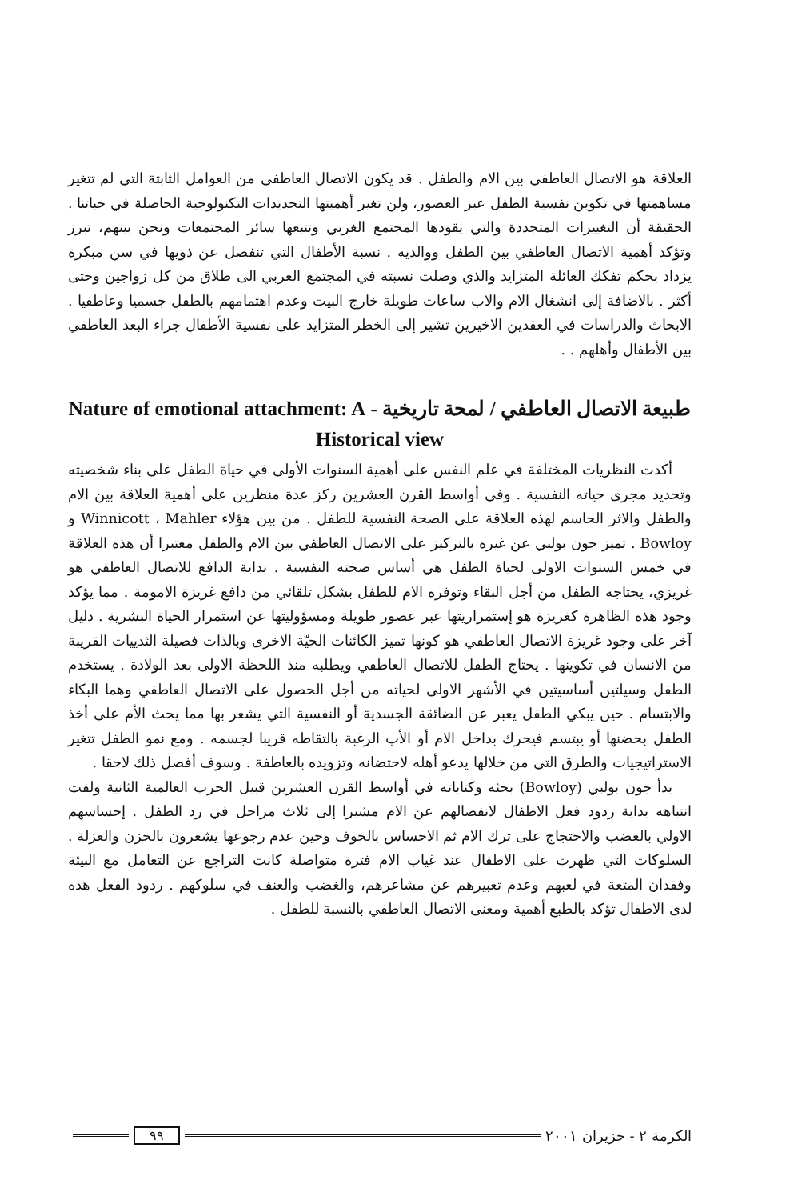العلاقة هو الاتصال العاطفي بين الام والطفل . قد يكون الاتصال العاطفي من العوامل الثابتة التي لم تتغير مساهمتها في تكوين نفسية الطفل عبر العصور، ولن تغير أهميتها التجديدات التكنولوجية الحاصلة في حياتنا . الحقيقة أن التغييرات المتجددة والتي يقودها المجتمع الغربي وتتبعها سائر المجتمعات ونحن بينهم، تبرز وتؤكد أهمية الاتصال العاطفي بين الطفل ووالديه . نسبة الأطفال التي تنفصل عن ذويها في سن مبكرة يزداد بحكم تفكك العائلة المتزايد والذي وصلت نسبته في المجتمع الغربي الى طلاق من كل زواجين وحتى أكثر . بالاضافة إلى انشغال الام والاب ساعات طويلة خارج البيت وعدم اهتمامهم بالطفل جسميا وعاطفيا . الابحاث والدراسات في العقدين الاخيرين تشير إلى الخطر المتزايد على نفسية الأطفال جراء البعد العاطفي بين الأطفال وأهلهم . .
طبيعة الاتصال العاطفي / لمحة تاريخية - Nature of emotional attachment: A Historical view
أكدت النظريات المختلفة في علم النفس على أهمية السنوات الأولى في حياة الطفل على بناء شخصيته وتحديد مجرى حياته النفسية . وفي أواسط القرن العشرين ركز عدة منظرين على أهمية العلاقة بين الام والطفل والاثر الحاسم لهذه العلاقة على الصحة النفسية للطفل . من بين هؤلاء Winnicott ، Mahler و Bowloy . تميز جون بولبي عن غيره بالتركيز على الاتصال العاطفي بين الام والطفل معتبرا أن هذه العلاقة في خمس السنوات الاولى لحياة الطفل هي أساس صحته النفسية . بداية الدافع للاتصال العاطفي هو غريزي، يحتاجه الطفل من أجل البقاء وتوفره الام للطفل بشكل تلقائي من دافع غريزة الامومة . مما يؤكد وجود هذه الظاهرة كغريزة هو إستمراريتها عبر عصور طويلة ومسؤوليتها عن استمرار الحياة البشرية . دليل آخر على وجود غريزة الاتصال العاطفي هو كونها تميز الكائنات الحيّة الاخرى وبالذات فصيلة الثدييات القريبة من الانسان في تكوينها . يحتاج الطفل للاتصال العاطفي ويطلبه منذ اللحظة الاولى بعد الولادة . يستخدم الطفل وسيلتين أساسيتين في الأشهر الاولى لحياته من أجل الحصول على الاتصال العاطفي وهما البكاء والابتسام . حين يبكي الطفل يعبر عن الضائقة الجسدية أو النفسية التي يشعر بها مما يحث الأم على أخذ الطفل بحضنها أو يبتسم فيحرك بداخل الام أو الأب الرغبة بالتقاطه قريبا لجسمه . ومع نمو الطفل تتغير الاستراتيجيات والطرق التي من خلالها يدعو أهله لاحتضانه وتزويده بالعاطفة . وسوف أفصل ذلك لاحقا .
بدأ جون بولبي (Bowloy) بحثه وكتاباته في أواسط القرن العشرين قبيل الحرب العالمية الثانية ولفت انتباهه بداية ردود فعل الاطفال لانفصالهم عن الام مشيرا إلى ثلاث مراحل في رد الطفل . إحساسهم الاولي بالغضب والاحتجاج على ترك الام ثم الاحساس بالخوف وحين عدم رجوعها يشعرون بالحزن والعزلة . السلوكات التي ظهرت على الاطفال عند غياب الام فترة متواصلة كانت التراجع عن التعامل مع البيئة وفقدان المتعة في لعبهم وعدم تعبيرهم عن مشاعرهم، والغضب والعنف في سلوكهم . ردود الفعل هذه لدى الاطفال تؤكد بالطبع أهمية ومعنى الاتصال العاطفي بالنسبة للطفل .
الكرمة ٢ - حزيران ٢٠٠١ ٩٩